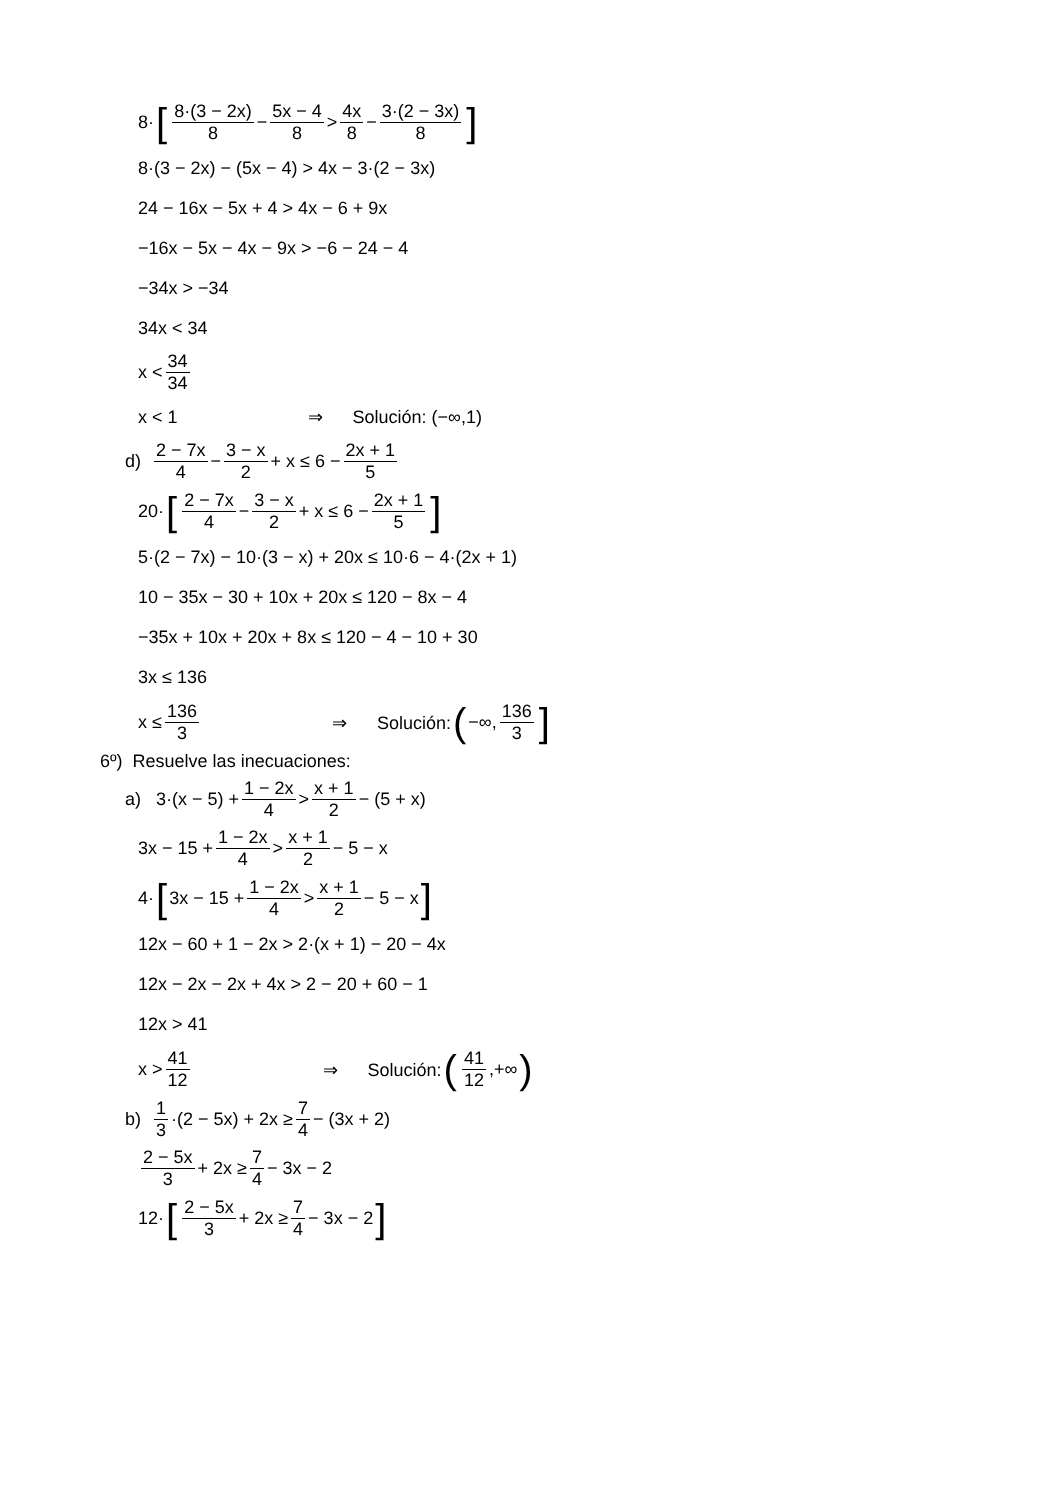8· [8·(3 − 2x) 8 − 5x − 4 8 > 4x 8 − 3·(2 − 3x) 8]
8·(3 − 2x) − (5x − 4) > 4x − 3·(2 − 3x)
24 − 16x − 5x + 4 > 4x − 6 + 9x
−16x − 5x − 4x − 9x > −6 − 24 − 4
−34x > −34
34x < 34
x < 34 34
x < 1 ⇒ Solución: (−∞,1)
d) 2 − 7x 4 − 3 − x 2 + x ≤ 6 − 2x + 1 5
20· [2 − 7x 4 − 3 − x 2 + x ≤ 6 − 2x + 1 5]
5·(2 − 7x) − 10·(3 − x) + 20x ≤ 10·6 − 4·(2x + 1)
10 − 35x − 30 + 10x + 20x ≤ 120 − 8x − 4
−35x + 10x + 20x + 8x ≤ 120 − 4 − 10 + 30
3x ≤ 136
x ≤ 136 3 ⇒ Solución: (−∞, 136 3]
6º) Resuelve las inecuaciones:
a) 3·(x − 5) + 1 − 2x 4 > x + 1 2 − (5 + x)
3x − 15 + 1 − 2x 4 > x + 1 2 − 5 − x
4· [3x − 15 + 1 − 2x 4 > x + 1 2 − 5 − x]
12x − 60 + 1 − 2x > 2·(x + 1) − 20 − 4x
12x − 2x − 2x + 4x > 2 − 20 + 60 − 1
12x > 41
x > 41 12 ⇒ Solución: (41 12,+∞)
b) 1 3 ·(2 − 5x) + 2x ≥ 7 4 − (3x + 2)
2 − 5x 3 + 2x ≥ 7 4 − 3x − 2
12· [2 − 5x 3 + 2x ≥ 7 4 − 3x − 2]